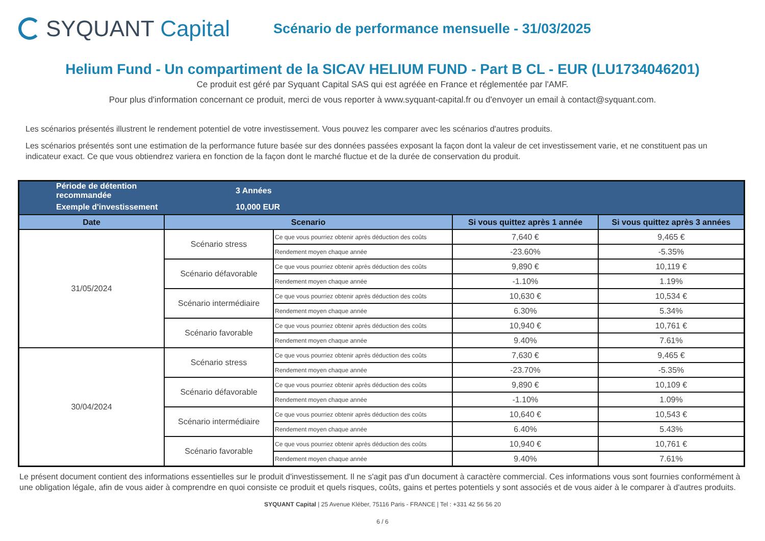SYQUANT Capital
Scénario de performance mensuelle - 31/03/2025
Helium Fund - Un compartiment de la SICAV HELIUM FUND - Part B CL - EUR (LU1734046201)
Ce produit est géré par Syquant Capital SAS qui est agréée en France et réglementée par l'AMF.
Pour plus d'information concernant ce produit, merci de vous reporter à www.syquant-capital.fr ou d'envoyer un email à contact@syquant.com.
Les scénarios présentés illustrent le rendement potentiel de votre investissement. Vous pouvez les comparer avec les scénarios d'autres produits.
Les scénarios présentés sont une estimation de la performance future basée sur des données passées exposant la façon dont la valeur de cet investissement varie, et ne constituent pas un indicateur exact. Ce que vous obtiendrez variera en fonction de la façon dont le marché fluctue et de la durée de conservation du produit.
| Période de détention recommandée | 3 Années | | | |
| Exemple d'investissement | 10,000 EUR | | | |
| Date | Scenario | | Si vous quittez après 1 année | Si vous quittez après 3 années |
| 31/05/2024 | Scénario stress | Ce que vous pourriez obtenir après déduction des coûts | 7,640 € | 9,465 € |
| | | Rendement moyen chaque année | -23.60% | -5.35% |
| | Scénario défavorable | Ce que vous pourriez obtenir après déduction des coûts | 9,890 € | 10,119 € |
| | | Rendement moyen chaque année | -1.10% | 1.19% |
| | Scénario intermédiaire | Ce que vous pourriez obtenir après déduction des coûts | 10,630 € | 10,534 € |
| | | Rendement moyen chaque année | 6.30% | 5.34% |
| | Scénario favorable | Ce que vous pourriez obtenir après déduction des coûts | 10,940 € | 10,761 € |
| | | Rendement moyen chaque année | 9.40% | 7.61% |
| 30/04/2024 | Scénario stress | Ce que vous pourriez obtenir après déduction des coûts | 7,630 € | 9,465 € |
| | | Rendement moyen chaque année | -23.70% | -5.35% |
| | Scénario défavorable | Ce que vous pourriez obtenir après déduction des coûts | 9,890 € | 10,109 € |
| | | Rendement moyen chaque année | -1.10% | 1.09% |
| | Scénario intermédiaire | Ce que vous pourriez obtenir après déduction des coûts | 10,640 € | 10,543 € |
| | | Rendement moyen chaque année | 6.40% | 5.43% |
| | Scénario favorable | Ce que vous pourriez obtenir après déduction des coûts | 10,940 € | 10,761 € |
| | | Rendement moyen chaque année | 9.40% | 7.61% |
Le présent document contient des informations essentielles sur le produit d'investissement. Il ne s'agit pas d'un document à caractère commercial. Ces informations vous sont fournies conformément à une obligation légale, afin de vous aider à comprendre en quoi consiste ce produit et quels risques, coûts, gains et pertes potentiels y sont associés et de vous aider à le comparer à d'autres produits.
SYQUANT Capital | 25 Avenue Kléber, 75116 Paris - FRANCE | Tel : +331 42 56 56 20
6 / 6